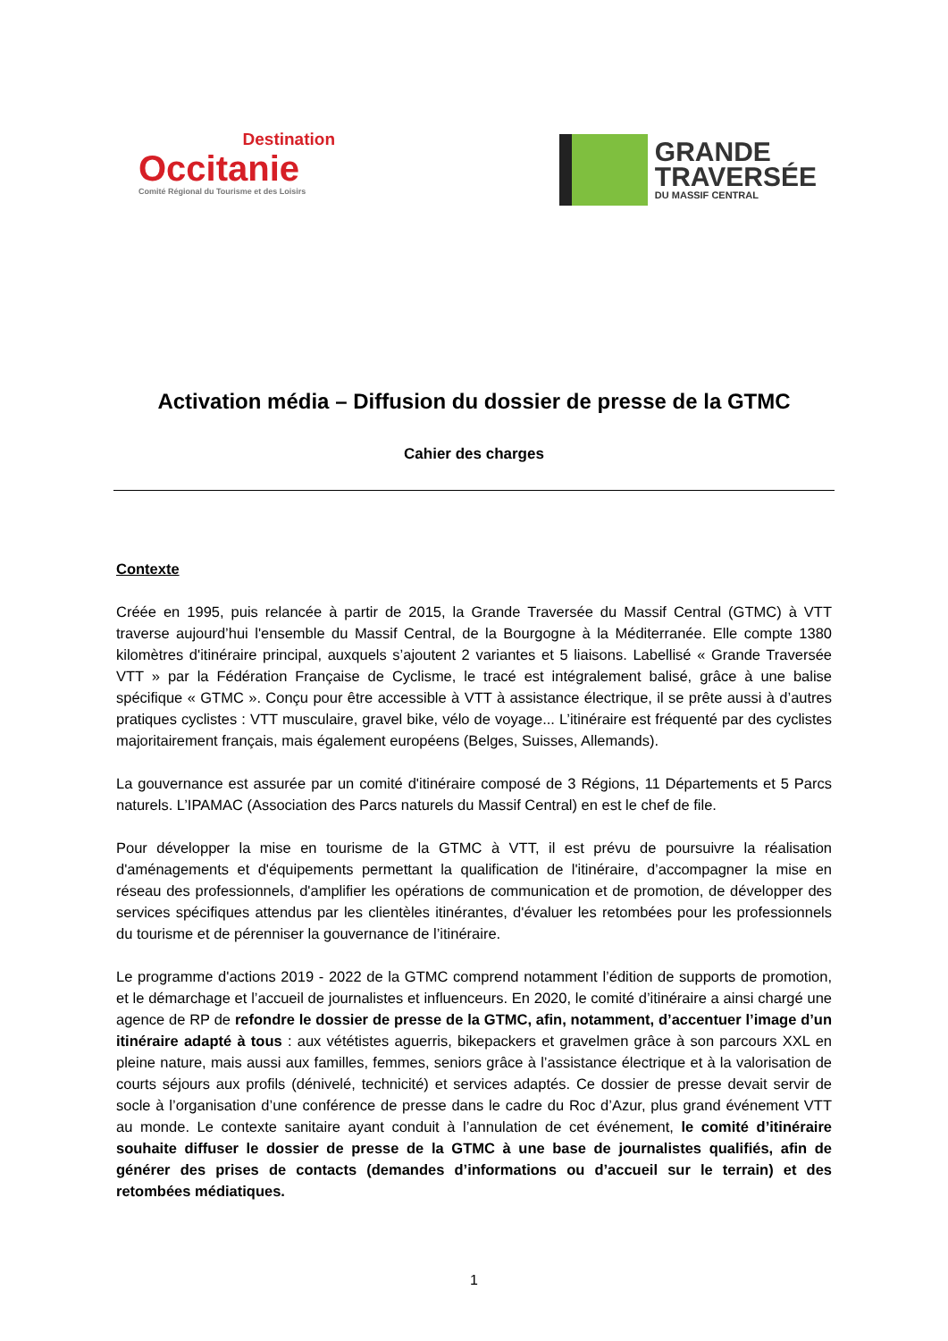Destination
Occitanie
Comité Régional du Tourisme et des Loisirs
GRANDE
TRAVERSÉE
DU MASSIF CENTRAL
Activation média – Diffusion du dossier de presse de la GTMC
Cahier des charges
Contexte
Créée en 1995, puis relancée à partir de 2015, la Grande Traversée du Massif Central (GTMC) à VTT traverse aujourd’hui l'ensemble du Massif Central, de la Bourgogne à la Méditerranée. Elle compte 1380 kilomètres d'itinéraire principal, auxquels s’ajoutent 2 variantes et 5 liaisons. Labellisé « Grande Traversée VTT » par la Fédération Française de Cyclisme, le tracé est intégralement balisé, grâce à une balise spécifique « GTMC ». Conçu pour être accessible à VTT à assistance électrique, il se prête aussi à d’autres pratiques cyclistes : VTT musculaire, gravel bike, vélo de voyage... L’itinéraire est fréquenté par des cyclistes majoritairement français, mais également européens (Belges, Suisses, Allemands).
La gouvernance est assurée par un comité d'itinéraire composé de 3 Régions, 11 Départements et 5 Parcs naturels. L’IPAMAC (Association des Parcs naturels du Massif Central) en est le chef de file.
Pour développer la mise en tourisme de la GTMC à VTT, il est prévu de poursuivre la réalisation d'aménagements et d'équipements permettant la qualification de l'itinéraire, d’accompagner la mise en réseau des professionnels, d'amplifier les opérations de communication et de promotion, de développer des services spécifiques attendus par les clientèles itinérantes, d'évaluer les retombées pour les professionnels du tourisme et de pérenniser la gouvernance de l’itinéraire.
Le programme d'actions 2019 - 2022 de la GTMC comprend notamment l’édition de supports de promotion, et le démarchage et l’accueil de journalistes et influenceurs. En 2020, le comité d’itinéraire a ainsi chargé une agence de RP de refondre le dossier de presse de la GTMC, afin, notamment, d’accentuer l’image d’un itinéraire adapté à tous : aux vététistes aguerris, bikepackers et gravelmen grâce à son parcours XXL en pleine nature, mais aussi aux familles, femmes, seniors grâce à l’assistance électrique et à la valorisation de courts séjours aux profils (dénivelé, technicité) et services adaptés. Ce dossier de presse devait servir de socle à l’organisation d’une conférence de presse dans le cadre du Roc d’Azur, plus grand événement VTT au monde. Le contexte sanitaire ayant conduit à l’annulation de cet événement, le comité d’itinéraire souhaite diffuser le dossier de presse de la GTMC à une base de journalistes qualifiés, afin de générer des prises de contacts (demandes d’informations ou d’accueil sur le terrain) et des retombées médiatiques.
1